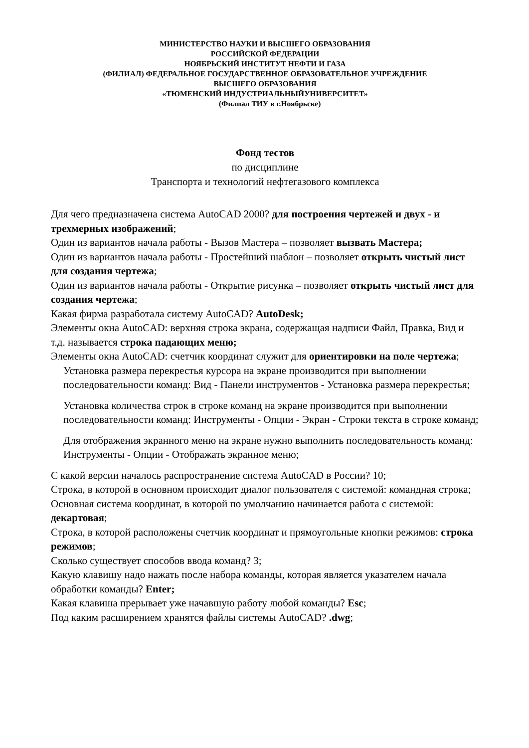МИНИСТЕРСТВО НАУКИ И ВЫСШЕГО ОБРАЗОВАНИЯ
РОССИЙСКОЙ ФЕДЕРАЦИИ
НОЯБРЬСКИЙ ИНСТИТУТ НЕФТИ И ГАЗА
(ФИЛИАЛ) ФЕДЕРАЛЬНОЕ ГОСУДАРСТВЕННОЕ ОБРАЗОВАТЕЛЬНОЕ УЧРЕЖДЕНИЕ
ВЫСШЕГО ОБРАЗОВАНИЯ
«ТЮМЕНСКИЙ ИНДУСТРИАЛЬНЫЙУНИВЕРСИТЕТ»
(Филиал ТИУ в г.Ноябрьске)
Фонд тестов
по дисциплине
Транспорта и технологий нефтегазового комплекса
Для чего предназначена система AutoCAD 2000? для построения чертежей и двух - и трехмерных изображений;
Один из вариантов начала работы - Вызов Мастера – позволяет вызвать Ма­стера;
Один из вариантов начала работы - Простейший шаблон – позволяет открыть чистый лист для создания чертежа;
Один из вариантов начала работы - Открытие рисунка – позволяет открыть чистый лист для создания чертежа;
Какая фирма разработала систему AutoCAD? AutoDesk;
Элементы окна AutoCAD: верхняя строка экрана, содержащая надписи Файл, Правка, Вид и т.д. называется строка падающих меню;
Элементы окна AutoCAD: счетчик координат служит для ориентировки на поле чертежа;
Установка размера перекрестья курсора на экране производится при выпол­нении последовательности команд: Вид - Панели инструментов - Установка размера перекрестья;
Установка количества строк в строке команд на экране производится при вы­полнении последовательности команд: Инструменты - Опции - Экран - Стро­ки текста в строке команд;
Для отображения экранного меню на экране нужно выполнить последова­тельность команд: Инструменты - Опции - Отображать экранное меню;
С какой версии началось распространение система AutoCAD в России? 10;
Строка, в которой в основном происходит диалог пользователя с системой: ко­мандная строка;
Основная система координат, в которой по умолчанию начинается работа с си­стемой: декартовая;
Строка, в которой расположены счетчик координат и прямоугольные кнопки режимов: строка режимов;
Сколько существует способов ввода команд? 3;
Какую клавишу надо нажать после набора команды, которая является указате­лем начала обработки команды? Enter;
Какая клавиша прерывает уже начавшую работу любой команды? Esc;
Под каким расширением хранятся файлы системы AutoCAD? .dwg;